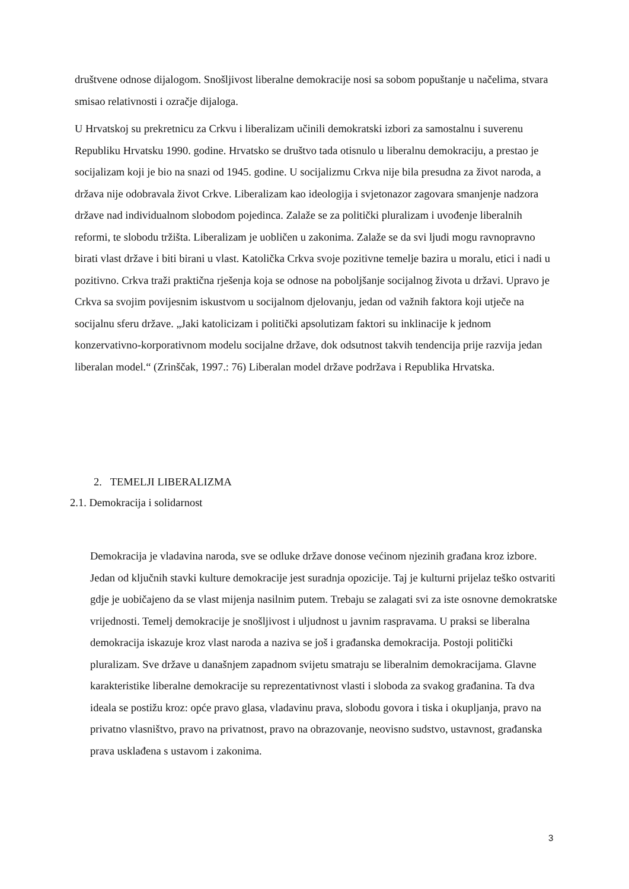društvene odnose dijalogom. Snošljivost liberalne demokracije nosi sa sobom popuštanje u načelima, stvara smisao relativnosti i ozračje dijaloga.
U Hrvatskoj su prekretnicu za Crkvu i liberalizam učinili demokratski izbori za samostalnu i suverenu Republiku Hrvatsku 1990. godine. Hrvatsko se društvo tada otisnulo u liberalnu demokraciju, a prestao je socijalizam koji je bio na snazi od 1945. godine. U socijalizmu Crkva nije bila presudna za život naroda, a država nije odobravala život Crkve. Liberalizam kao ideologija i svjetonazor zagovara smanjenje nadzora države nad individualnom slobodom pojedinca. Zalaže se za politički pluralizam i uvođenje liberalnih reformi, te slobodu tržišta. Liberalizam je uobličen u zakonima. Zalaže se da svi ljudi mogu ravnopravno birati vlast države i biti birani u vlast. Katolička Crkva svoje pozitivne temelje bazira u moralu, etici i nadi u pozitivno. Crkva traži praktična rješenja koja se odnose na poboljšanje socijalnog života u državi. Upravo je Crkva sa svojim povijesnim iskustvom u socijalnom djelovanju, jedan od važnih faktora koji utječe na socijalnu sferu države. „Jaki katolicizam i politički apsolutizam faktori su inklinacije k jednom konzervativno-korporativnom modelu socijalne države, dok odsutnost takvih tendencija prije razvija jedan liberalan model.“ (Zrinščak, 1997.: 76) Liberalan model države podržava i Republika Hrvatska.
2. TEMELJI LIBERALIZMA
2.1. Demokracija i solidarnost
Demokracija je vladavina naroda, sve se odluke države donose većinom njezinih građana kroz izbore. Jedan od ključnih stavki kulture demokracije jest suradnja opozicije. Taj je kulturni prijelaz teško ostvariti gdje je uobičajeno da se vlast mijenja nasilnim putem. Trebaju se zalagati svi za iste osnovne demokratske vrijednosti. Temelj demokracije je snošljivost i uljudnost u javnim raspravama. U praksi se liberalna demokracija iskazuje kroz vlast naroda a naziva se još i građanska demokracija. Postoji politički pluralizam. Sve države u današnjem zapadnom svijetu smatraju se liberalnim demokracijama. Glavne karakteristike liberalne demokracije su reprezentativnost vlasti i sloboda za svakog građanina. Ta dva ideala se postižu kroz: opće pravo glasa, vladavinu prava, slobodu govora i tiska i okupljanja, pravo na privatno vlasništvo, pravo na privatnost, pravo na obrazovanje, neovisno sudstvo, ustavnost, građanska prava usklađena s ustavom i zakonima.
3